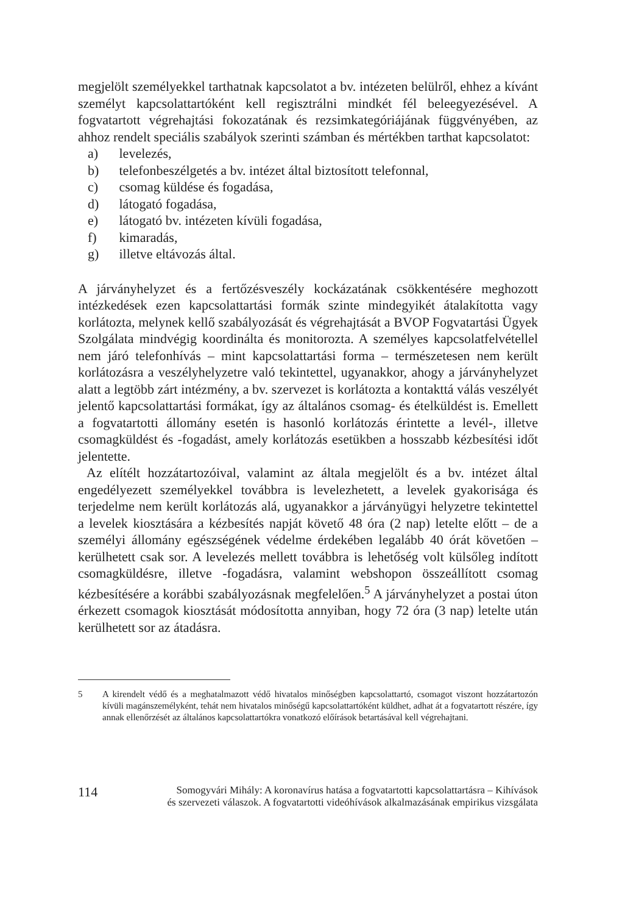megjelölt személyekkel tarthatnak kapcsolatot a bv. intézeten belülről, ehhez a kívánt személyt kapcsolattartóként kell regisztrálni mindkét fél beleegyezésével. A fogvatartott végrehajtási fokozatának és rezsimkategóriájának függvényében, az ahhoz rendelt speciális szabályok szerinti számban és mértékben tarthat kapcsolatot:
a) levelezés,
b) telefonbeszélgetés a bv. intézet által biztosított telefonnal,
c) csomag küldése és fogadása,
d) látogató fogadása,
e) látogató bv. intézeten kívüli fogadása,
f) kimaradás,
g) illetve eltávozás által.
A járványhelyzet és a fertőzésveszély kockázatának csökkentésére meghozott intézkedések ezen kapcsolattartási formák szinte mindegyikét átalakította vagy korlátozta, melynek kellő szabályozását és végrehajtását a BVOP Fogvatartási Ügyek Szolgálata mindvégig koordinálta és monitorozta. A személyes kapcsolatfelvétellel nem járó telefonhívás – mint kapcsolattartási forma – természetesen nem került korlátozásra a veszélyhelyzetre való tekintettel, ugyanakkor, ahogy a járványhelyzet alatt a legtöbb zárt intézmény, a bv. szervezet is korlátozta a kontakttá válás veszélyét jelentő kapcsolattartási formákat, így az általános csomag- és ételküldést is. Emellett a fogvatartotti állomány esetén is hasonló korlátozás érintette a levél-, illetve csomagküldést és -fogadást, amely korlátozás esetükben a hosszabb kézbesítési időt jelentette.
Az elítélt hozzátartozóival, valamint az általa megjelölt és a bv. intézet által engedélyezett személyekkel továbbra is levelezhetett, a levelek gyakorisága és terjedelme nem került korlátozás alá, ugyanakkor a járványügyi helyzetre tekintettel a levelek kiosztására a kézbesítés napját követő 48 óra (2 nap) letelte előtt – de a személyi állomány egészségének védelme érdekében legalább 40 órát követően – kerülhetett csak sor. A levelezés mellett továbbra is lehetőség volt külsőleg indított csomagküldésre, illetve -fogadásra, valamint webshopon összeállított csomag kézbesítésére a korábbi szabályozásnak megfelelően.<sup>5</sup> A járványhelyzet a postai úton érkezett csomagok kiosztását módosította annyiban, hogy 72 óra (3 nap) letelte után kerülhetett sor az átadásra.
5
A kirendelt védő és a meghatalmazott védő hivatalos minőségben kapcsolattartó, csomagot viszont hozzátartozón kívüli magánszemélyként, tehát nem hivatalos minőségű kapcsolattartóként küldhet, adhat át a fogvatartott részére, így annak ellenőrzését az általános kapcsolattartókra vonatkozó előírások betartásával kell végrehajtani.
114 Somogyvári Mihály: A koronavírus hatása a fogvatartotti kapcsolattartásra – Kihívások
és szervezeti válaszok. A fogvatartotti videóhívások alkalmazásának empirikus vizsgálata